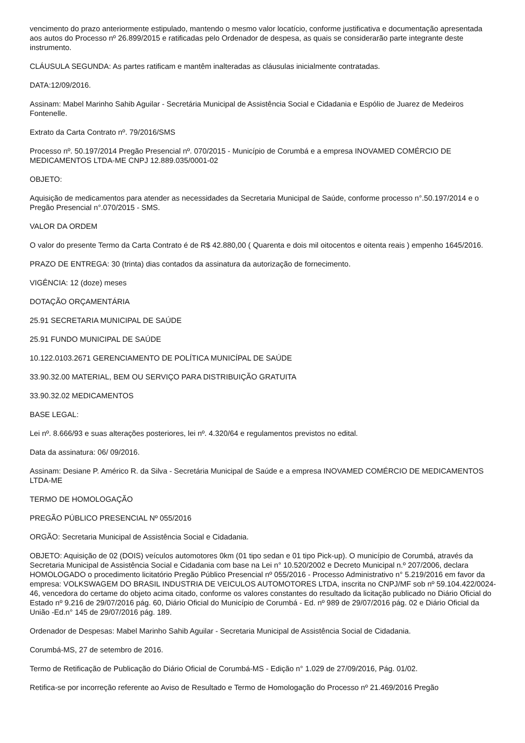vencimento do prazo anteriormente estipulado, mantendo o mesmo valor locatício, conforme justificativa e documentação apresentada aos autos do Processo nº 26.899/2015 e ratificadas pelo Ordenador de despesa, as quais se considerarão parte integrante deste instrumento.
CLÁUSULA SEGUNDA: As partes ratificam e mantêm inalteradas as cláusulas inicialmente contratadas.
DATA:12/09/2016.
Assinam: Mabel Marinho Sahib Aguilar - Secretária Municipal de Assistência Social e Cidadania e Espólio de Juarez de Medeiros Fontenelle.
Extrato da Carta Contrato nº. 79/2016/SMS
Processo nº. 50.197/2014 Pregão Presencial nº. 070/2015 - Município de Corumbá e a empresa INOVAMED COMÉRCIO DE MEDICAMENTOS LTDA-ME CNPJ 12.889.035/0001-02
OBJETO:
Aquisição de medicamentos para atender as necessidades da Secretaria Municipal de Saúde, conforme processo n°.50.197/2014 e o Pregão Presencial n°.070/2015 - SMS.
VALOR DA ORDEM
O valor do presente Termo da Carta Contrato é de R$ 42.880,00 ( Quarenta e dois mil oitocentos e oitenta reais ) empenho 1645/2016.
PRAZO DE ENTREGA: 30 (trinta) dias contados da assinatura da autorização de fornecimento.
VIGÊNCIA: 12 (doze) meses
DOTAÇÃO ORÇAMENTÁRIA
25.91 SECRETARIA MUNICIPAL DE SAÚDE
25.91 FUNDO MUNICIPAL DE SAÚDE
10.122.0103.2671 GERENCIAMENTO DE POLÍTICA MUNICÍPAL DE SAÚDE
33.90.32.00 MATERIAL, BEM OU SERVIÇO PARA DISTRIBUIÇÃO GRATUITA
33.90.32.02 MEDICAMENTOS
BASE LEGAL:
Lei nº. 8.666/93 e suas alterações posteriores, lei nº. 4.320/64 e regulamentos previstos no edital.
Data da assinatura: 06/ 09/2016.
Assinam: Desiane P. Américo R. da Silva - Secretária Municipal de Saúde e a empresa INOVAMED COMÉRCIO DE MEDICAMENTOS LTDA-ME
TERMO DE HOMOLOGAÇÃO
PREGÃO PÚBLICO PRESENCIAL Nº 055/2016
ORGÃO: Secretaria Municipal de Assistência Social e Cidadania.
OBJETO: Aquisição de 02 (DOIS) veículos automotores 0km (01 tipo sedan e 01 tipo Pick-up). O município de Corumbá, através da Secretaria Municipal de Assistência Social e Cidadania com base na Lei n° 10.520/2002 e Decreto Municipal n.º 207/2006, declara HOMOLOGADO o procedimento licitatório Pregão Público Presencial nº 055/2016 - Processo Administrativo n° 5.219/2016 em favor da empresa: VOLKSWAGEM DO BRASIL INDUSTRIA DE VEICULOS AUTOMOTORES LTDA, inscrita no CNPJ/MF sob nº 59.104.422/0024-46, vencedora do certame do objeto acima citado, conforme os valores constantes do resultado da licitação publicado no Diário Oficial do Estado nº 9.216 de 29/07/2016 pág. 60, Diário Oficial do Município de Corumbá - Ed. nº 989 de 29/07/2016 pág. 02 e Diário Oficial da União -Ed.n° 145 de 29/07/2016 pág. 189.
Ordenador de Despesas: Mabel Marinho Sahib Aguilar - Secretaria Municipal de Assistência Social de Cidadania.
Corumbá-MS, 27 de setembro de 2016.
Termo de Retificação de Publicação do Diário Oficial de Corumbá-MS - Edição n° 1.029 de 27/09/2016, Pág. 01/02.
Retifica-se por incorreção referente ao Aviso de Resultado e Termo de Homologação do Processo nº 21.469/2016 Pregão